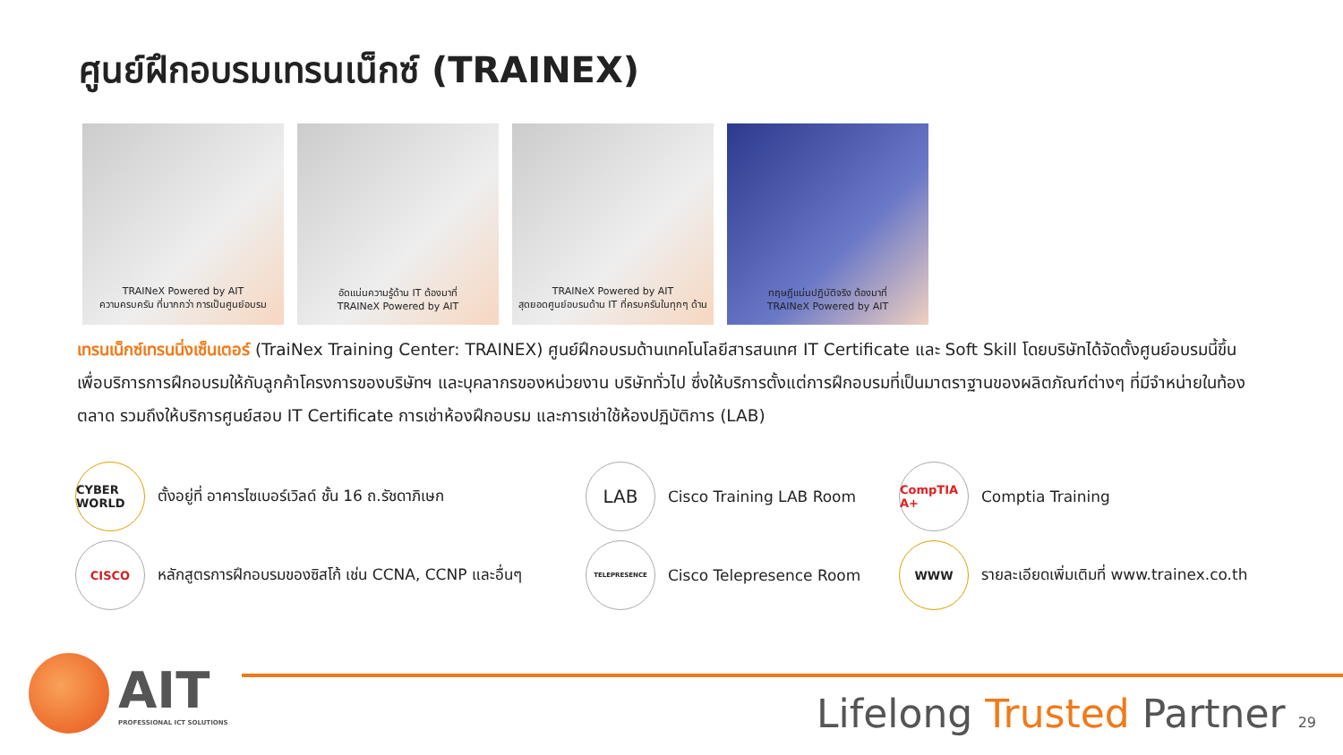ศูนย์ฝึกอบรมเทรนเน็กซ์ (TRAINEX)
TRAINeX Powered by AIT
ความครบครัน ที่มากกว่า การเป็นศูนย์อบรม
อัดแน่นความรู้ด้าน IT ต้องมาที่
TRAINeX Powered by AIT
TRAINeX Powered by AIT
สุดยอดศูนย์อบรมด้าน IT ที่ครบครันในทุกๆ ด้าน
ทฤษฎีแน่นปฏิบัติจริง ต้องมาที่
TRAINeX Powered by AIT
เทรนเน็กซ์เทรนนิ่งเซ็นเตอร์ (TraiNex Training Center: TRAINEX) ศูนย์ฝึกอบรมด้านเทคโนโลยีสารสนเทศ IT Certificate และ Soft Skill โดยบริษัทได้จัดตั้งศูนย์อบรมนี้ขึ้นเพื่อบริการการฝึกอบรมให้กับลูกค้าโครงการของบริษัทฯ และบุคลากรของหน่วยงาน บริษัททั่วไป ซึ่งให้บริการตั้งแต่การฝึกอบรมที่เป็นมาตราฐานของผลิตภัณฑ์ต่างๆ ที่มีจำหน่ายในท้องตลาด รวมถึงให้บริการศูนย์สอบ IT Certificate การเช่าห้องฝึกอบรม และการเช่าใช้ห้องปฏิบัติการ (LAB)
CYBER WORLD
ตั้งอยู่ที่ อาคารไซเบอร์เวิลด์ ชั้น 16 ถ.รัชดาภิเษก
LAB
Cisco Training LAB Room
CompTIA A+
Comptia Training
CISCO
หลักสูตรการฝึกอบรมของซิสโก้ เช่น CCNA, CCNP และอื่นๆ
TELEPRESENCE
Cisco Telepresence Room
WWW
รายละเอียดเพิ่มเติมที่ www.trainex.co.th
AIT
PROFESSIONAL ICT SOLUTIONS
Lifelong Trusted Partner 29